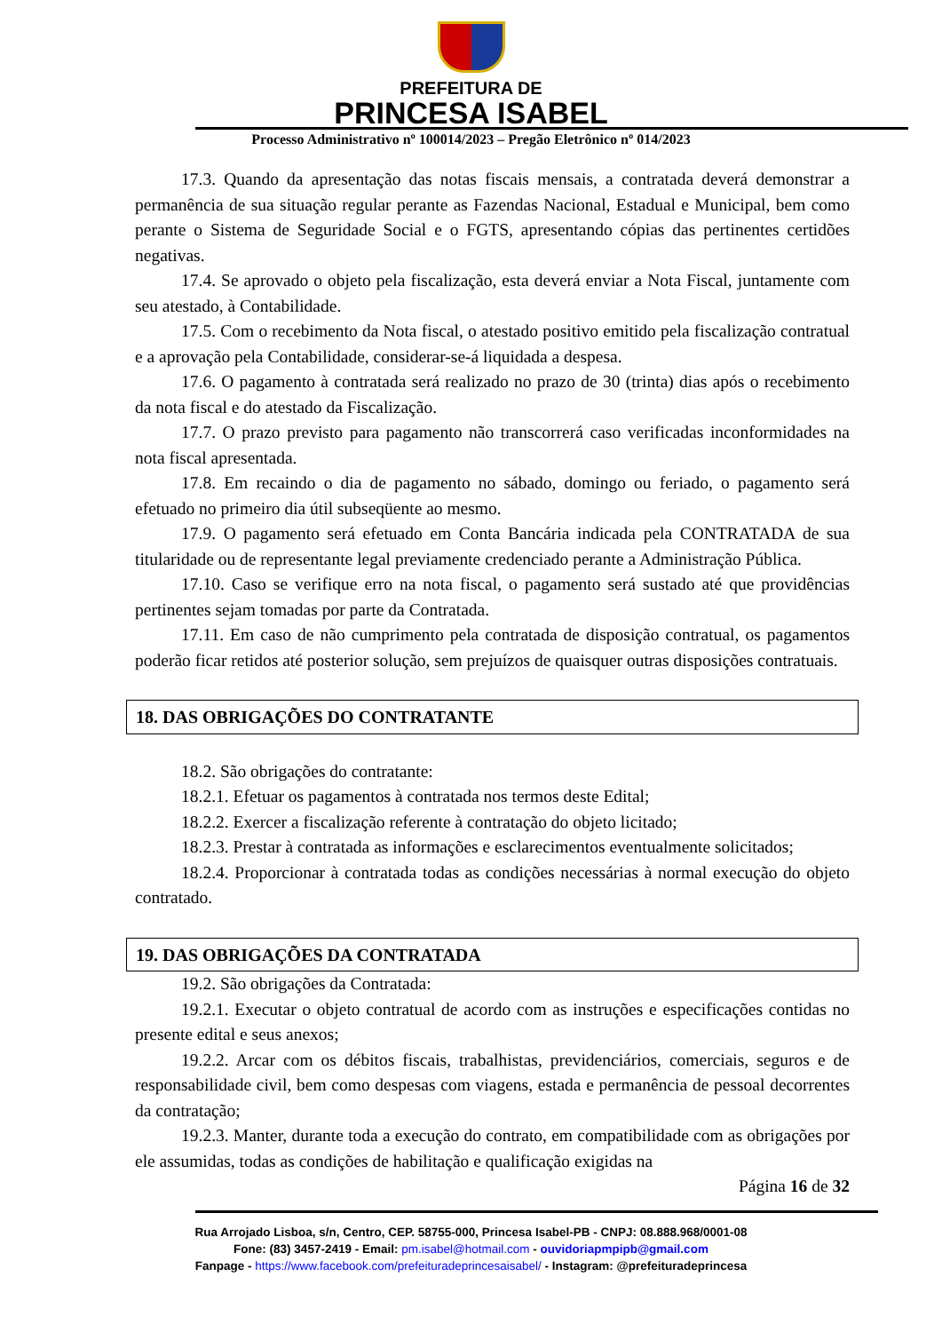PREFEITURA DE
PRINCESA ISABEL
Processo Administrativo nº 100014/2023 – Pregão Eletrônico nº 014/2023
17.3. Quando da apresentação das notas fiscais mensais, a contratada deverá demonstrar a permanência de sua situação regular perante as Fazendas Nacional, Estadual e Municipal, bem como perante o Sistema de Seguridade Social e o FGTS, apresentando cópias das pertinentes certidões negativas.
17.4. Se aprovado o objeto pela fiscalização, esta deverá enviar a Nota Fiscal, juntamente com seu atestado, à Contabilidade.
17.5. Com o recebimento da Nota fiscal, o atestado positivo emitido pela fiscalização contratual e a aprovação pela Contabilidade, considerar-se-á liquidada a despesa.
17.6. O pagamento à contratada será realizado no prazo de 30 (trinta) dias após o recebimento da nota fiscal e do atestado da Fiscalização.
17.7. O prazo previsto para pagamento não transcorrerá caso verificadas inconformidades na nota fiscal apresentada.
17.8. Em recaindo o dia de pagamento no sábado, domingo ou feriado, o pagamento será efetuado no primeiro dia útil subseqüente ao mesmo.
17.9. O pagamento será efetuado em Conta Bancária indicada pela CONTRATADA de sua titularidade ou de representante legal previamente credenciado perante a Administração Pública.
17.10. Caso se verifique erro na nota fiscal, o pagamento será sustado até que providências pertinentes sejam tomadas por parte da Contratada.
17.11. Em caso de não cumprimento pela contratada de disposição contratual, os pagamentos poderão ficar retidos até posterior solução, sem prejuízos de quaisquer outras disposições contratuais.
18. DAS OBRIGAÇÕES DO CONTRATANTE
18.2. São obrigações do contratante:
18.2.1. Efetuar os pagamentos à contratada nos termos deste Edital;
18.2.2. Exercer a fiscalização referente à contratação do objeto licitado;
18.2.3. Prestar à contratada as informações e esclarecimentos eventualmente solicitados;
18.2.4. Proporcionar à contratada todas as condições necessárias à normal execução do objeto contratado.
19. DAS OBRIGAÇÕES DA CONTRATADA
19.2. São obrigações da Contratada:
19.2.1. Executar o objeto contratual de acordo com as instruções e especificações contidas no presente edital e seus anexos;
19.2.2. Arcar com os débitos fiscais, trabalhistas, previdenciários, comerciais, seguros e de responsabilidade civil, bem como despesas com viagens, estada e permanência de pessoal decorrentes da contratação;
19.2.3. Manter, durante toda a execução do contrato, em compatibilidade com as obrigações por ele assumidas, todas as condições de habilitação e qualificação exigidas na
Página 16 de 32
Rua Arrojado Lisboa, s/n, Centro, CEP. 58755-000, Princesa Isabel-PB - CNPJ: 08.888.968/0001-08
Fone: (83) 3457-2419 - Email: pm.isabel@hotmail.com - ouvidoriapmpipb@gmail.com
Fanpage - https://www.facebook.com/prefeituradeprincesaisabel/ - Instagram: @prefeituradeprincesa